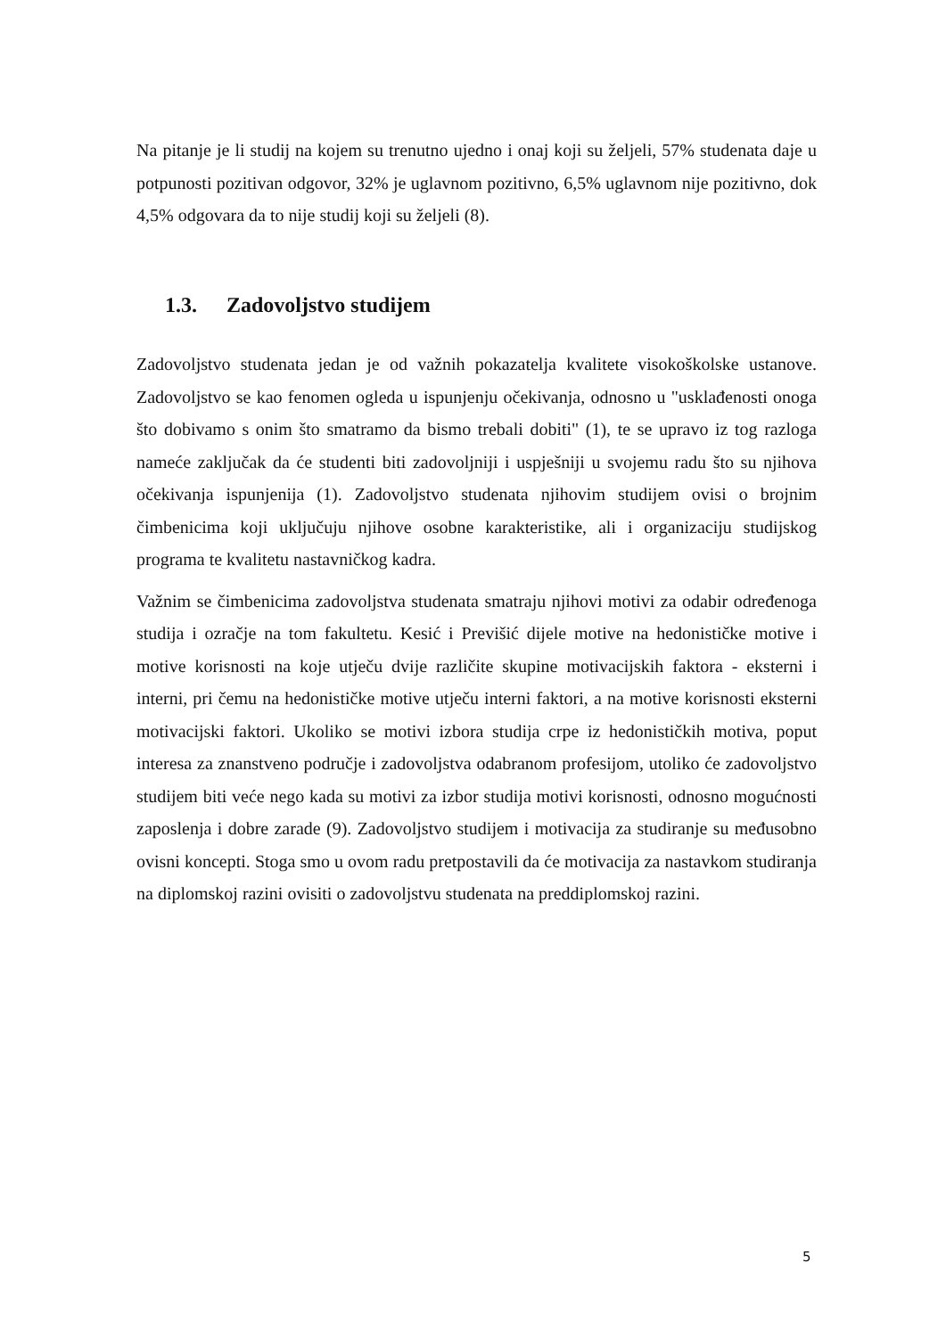Na pitanje je li studij na kojem su trenutno ujedno i onaj koji su željeli, 57% studenata daje u potpunosti pozitivan odgovor, 32% je uglavnom pozitivno, 6,5% uglavnom nije pozitivno, dok 4,5% odgovara da to nije studij koji su željeli (8).
1.3. Zadovoljstvo studijem
Zadovoljstvo studenata jedan je od važnih pokazatelja kvalitete visokoškolske ustanove. Zadovoljstvo se kao fenomen ogleda u ispunjenju očekivanja, odnosno u "usklađenosti onoga što dobivamo s onim što smatramo da bismo trebali dobiti" (1), te se upravo iz tog razloga nameće zaključak da će studenti biti zadovoljniji i uspješniji u svojemu radu što su njihova očekivanja ispunjenija (1). Zadovoljstvo studenata njihovim studijem ovisi o brojnim čimbenicima koji uključuju njihove osobne karakteristike, ali i organizaciju studijskog programa te kvalitetu nastavničkog kadra.
Važnim se čimbenicima zadovoljstva studenata smatraju njihovi motivi za odabir određenoga studija i ozračje na tom fakultetu. Kesić i Previšić dijele motive na hedonističke motive i motive korisnosti na koje utječu dvije različite skupine motivacijskih faktora - eksterni i interni, pri čemu na hedonističke motive utječu interni faktori, a na motive korisnosti eksterni motivacijski faktori. Ukoliko se motivi izbora studija crpe iz hedonističkih motiva, poput interesa za znanstveno područje i zadovoljstva odabranom profesijom, utoliko će zadovoljstvo studijem biti veće nego kada su motivi za izbor studija motivi korisnosti, odnosno mogućnosti zaposlenja i dobre zarade (9). Zadovoljstvo studijem i motivacija za studiranje su međusobno ovisni koncepti. Stoga smo u ovom radu pretpostavili da će motivacija za nastavkom studiranja na diplomskoj razini ovisiti o zadovoljstvu studenata na preddiplomskoj razini.
5